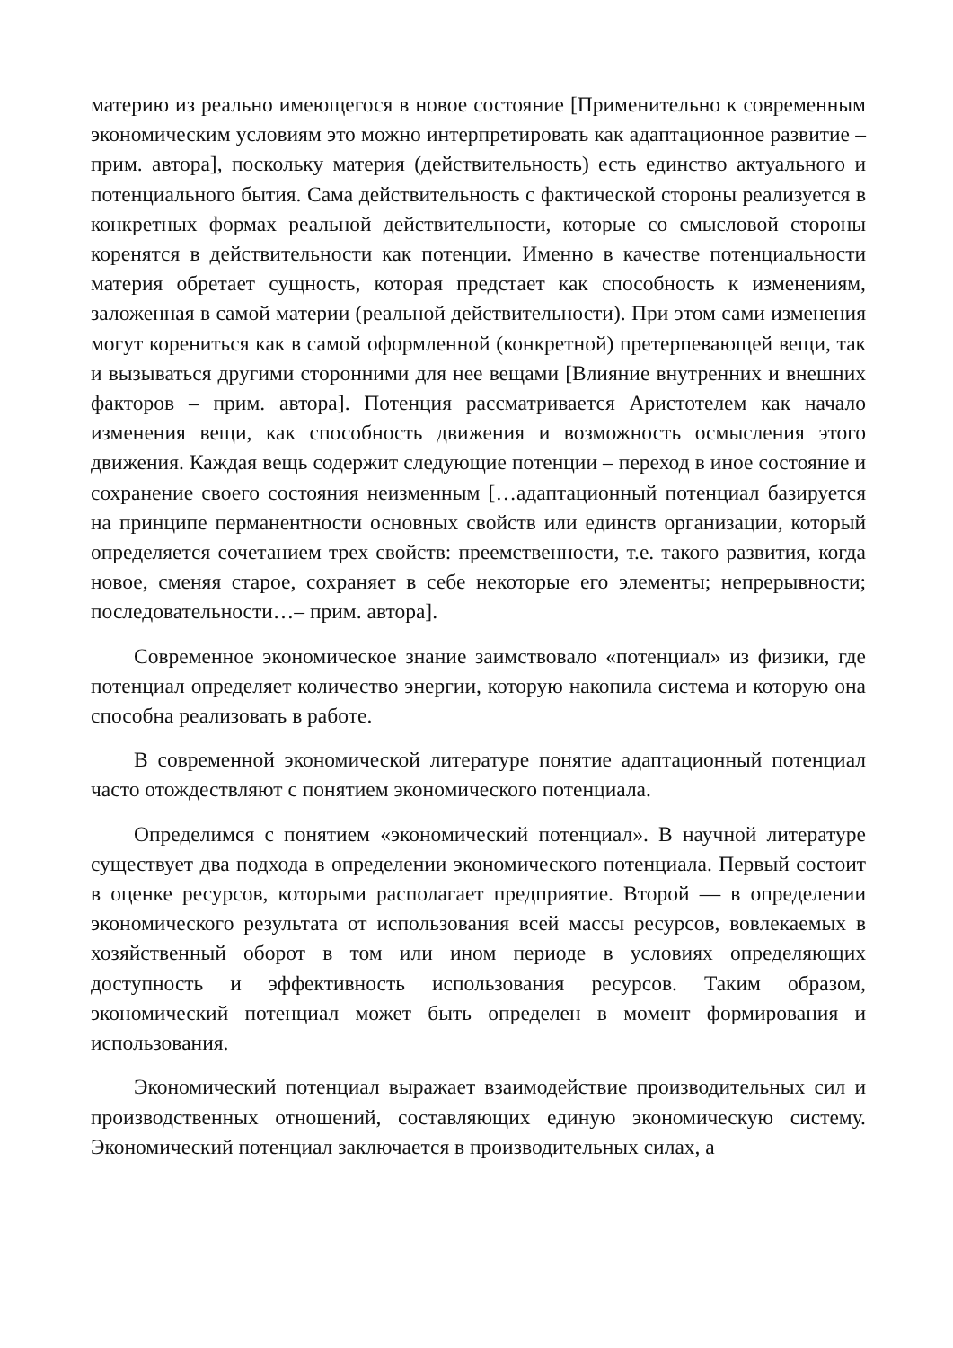материю из реально имеющегося в новое состояние [Применительно к современным экономическим условиям это можно интерпретировать как адаптационное развитие – прим. автора], поскольку материя (действительность) есть единство актуального и потенциального бытия. Сама действительность с фактической стороны реализуется в конкретных формах реальной действительности, которые со смысловой стороны коренятся в действительности как потенции. Именно в качестве потенциальности материя обретает сущность, которая предстает как способность к изменениям, заложенная в самой материи (реальной действительности). При этом сами изменения могут корениться как в самой оформленной (конкретной) претерпевающей вещи, так и вызываться другими сторонними для нее вещами [Влияние внутренних и внешних факторов – прим. автора]. Потенция рассматривается Аристотелем как начало изменения вещи, как способность движения и возможность осмысления этого движения. Каждая вещь содержит следующие потенции – переход в иное состояние и сохранение своего состояния неизменным […адаптационный потенциал базируется на принципе перманентности основных свойств или единств организации, который определяется сочетанием трех свойств: преемственности, т.е. такого развития, когда новое, сменяя старое, сохраняет в себе некоторые его элементы; непрерывности; последовательности…– прим. автора].
Современное экономическое знание заимствовало «потенциал» из физики, где потенциал определяет количество энергии, которую накопила система и которую она способна реализовать в работе.
В современной экономической литературе понятие адаптационный потенциал часто отождествляют с понятием экономического потенциала.
Определимся с понятием «экономический потенциал». В научной литературе существует два подхода в определении экономического потенциала. Первый состоит в оценке ресурсов, которыми располагает предприятие. Второй — в определении экономического результата от использования всей массы ресурсов, вовлекаемых в хозяйственный оборот в том или ином периоде в условиях определяющих доступность и эффективность использования ресурсов. Таким образом, экономический потенциал может быть определен в момент формирования и использования.
Экономический потенциал выражает взаимодействие производительных сил и производственных отношений, составляющих единую экономическую систему. Экономический потенциал заключается в производительных силах, а